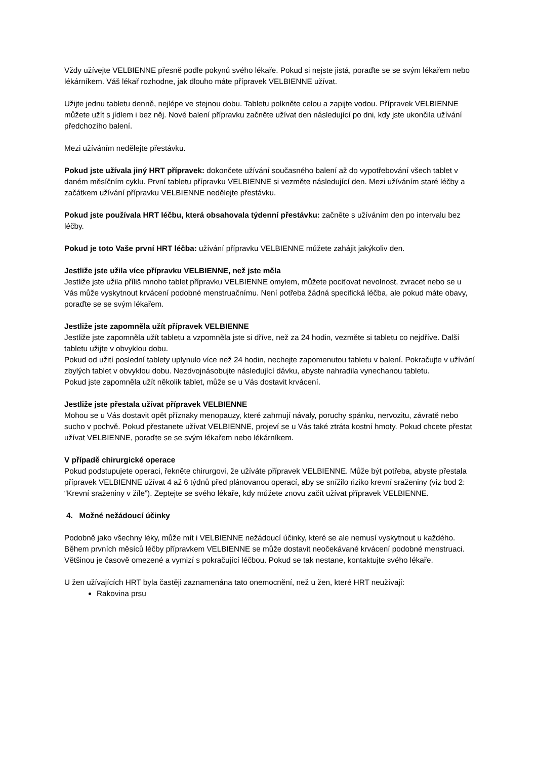Vždy užívejte VELBIENNE přesně podle pokynů svého lékaře. Pokud si nejste jistá, poraďte se se svým lékařem nebo lékárníkem. Váš lékař rozhodne, jak dlouho máte přípravek VELBIENNE užívat.
Užijte jednu tabletu denně, nejlépe ve stejnou dobu. Tabletu polkněte celou a zapijte vodou. Přípravek VELBIENNE můžete užít s jídlem i bez něj. Nové balení přípravku začněte užívat den následující po dni, kdy jste ukončila užívání předchozího balení.
Mezi užíváním nedělejte přestávku.
Pokud jste užívala jiný HRT přípravek: dokončete užívání současného balení až do vypotřebování všech tablet v daném měsíčním cyklu. První tabletu přípravku VELBIENNE si vezměte následující den. Mezi užíváním staré léčby a začátkem užívání přípravku VELBIENNE nedělejte přestávku.
Pokud jste používala HRT léčbu, která obsahovala týdenní přestávku: začněte s užíváním den po intervalu bez léčby.
Pokud je toto Vaše první HRT léčba: užívání přípravku VELBIENNE můžete zahájit jakýkoliv den.
Jestliže jste užila více přípravku VELBIENNE, než jste měla
Jestliže jste užila příliš mnoho tablet přípravku VELBIENNE omylem, můžete pociťovat nevolnost, zvracet nebo se u Vás může vyskytnout krvácení podobné menstruačnímu. Není potřeba žádná specifická léčba, ale pokud máte obavy, poraďte se se svým lékařem.
Jestliže jste zapomněla užít přípravek VELBIENNE
Jestliže jste zapomněla užít tabletu a vzpomněla jste si dříve, než za 24 hodin, vezměte si tabletu co nejdříve. Další tabletu užijte v obvyklou dobu.
Pokud od užití poslední tablety uplynulo více než 24 hodin, nechejte zapomenutou tabletu v balení. Pokračujte v užívání zbylých tablet v obvyklou dobu. Nezdvojnásobujte následující dávku, abyste nahradila vynechanou tabletu.
Pokud jste zapomněla užít několik tablet, může se u Vás dostavit krvácení.
Jestliže jste přestala užívat přípravek VELBIENNE
Mohou se u Vás dostavit opět příznaky menopauzy, které zahrnují návaly, poruchy spánku, nervozitu, závratě nebo sucho v pochvě. Pokud přestanete užívat VELBIENNE, projeví se u Vás také ztráta kostní hmoty. Pokud chcete přestat užívat VELBIENNE, poraďte se se svým lékařem nebo lékárníkem.
V případě chirurgické operace
Pokud podstupujete operaci, řekněte chirurgovi, že užíváte přípravek VELBIENNE. Může být potřeba, abyste přestala přípravek VELBIENNE užívat 4 až 6 týdnů před plánovanou operací, aby se snížilo riziko krevní sraženiny (viz bod 2: “Krevní sraženiny v žíle”). Zeptejte se svého lékaře, kdy můžete znovu začít užívat přípravek VELBIENNE.
4. Možné nežádoucí účinky
Podobně jako všechny léky, může mít i VELBIENNE nežádoucí účinky, které se ale nemusí vyskytnout u každého.
Během prvních měsíců léčby přípravkem VELBIENNE se může dostavit neočekávané krvácení podobné menstruaci. Většinou je časově omezené a vymizí s pokračující léčbou. Pokud se tak nestane, kontaktujte svého lékaře.
U žen užívajících HRT byla častěji zaznamenána tato onemocnění, než u žen, které HRT neužívají:
Rakovina prsu